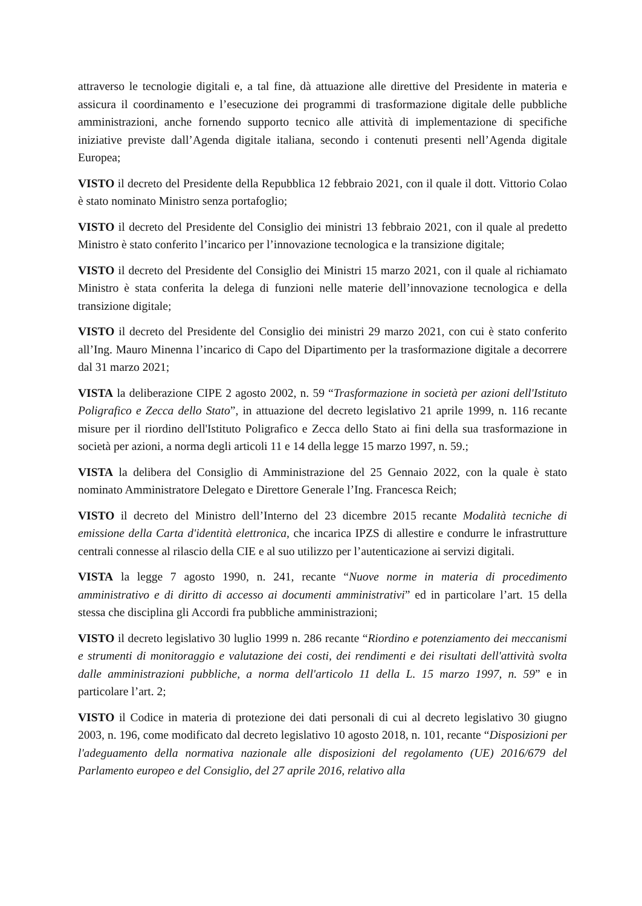attraverso le tecnologie digitali e, a tal fine, dà attuazione alle direttive del Presidente in materia e assicura il coordinamento e l’esecuzione dei programmi di trasformazione digitale delle pubbliche amministrazioni, anche fornendo supporto tecnico alle attività di implementazione di specifiche iniziative previste dall’Agenda digitale italiana, secondo i contenuti presenti nell’Agenda digitale Europea;
VISTO il decreto del Presidente della Repubblica 12 febbraio 2021, con il quale il dott. Vittorio Colao è stato nominato Ministro senza portafoglio;
VISTO il decreto del Presidente del Consiglio dei ministri 13 febbraio 2021, con il quale al predetto Ministro è stato conferito l’incarico per l’innovazione tecnologica e la transizione digitale;
VISTO il decreto del Presidente del Consiglio dei Ministri 15 marzo 2021, con il quale al richiamato Ministro è stata conferita la delega di funzioni nelle materie dell’innovazione tecnologica e della transizione digitale;
VISTO il decreto del Presidente del Consiglio dei ministri 29 marzo 2021, con cui è stato conferito all’Ing. Mauro Minenna l’incarico di Capo del Dipartimento per la trasformazione digitale a decorrere dal 31 marzo 2021;
VISTA la deliberazione CIPE 2 agosto 2002, n. 59 “Trasformazione in società per azioni dell'Istituto Poligrafico e Zecca dello Stato”, in attuazione del decreto legislativo 21 aprile 1999, n. 116 recante misure per il riordino dell'Istituto Poligrafico e Zecca dello Stato ai fini della sua trasformazione in società per azioni, a norma degli articoli 11 e 14 della legge 15 marzo 1997, n. 59.;
VISTA la delibera del Consiglio di Amministrazione del 25 Gennaio 2022, con la quale è stato nominato Amministratore Delegato e Direttore Generale l’Ing. Francesca Reich;
VISTO il decreto del Ministro dell’Interno del 23 dicembre 2015 recante Modalità tecniche di emissione della Carta d'identità elettronica, che incarica IPZS di allestire e condurre le infrastrutture centrali connesse al rilascio della CIE e al suo utilizzo per l’autenticazione ai servizi digitali.
VISTA la legge 7 agosto 1990, n. 241, recante “Nuove norme in materia di procedimento amministrativo e di diritto di accesso ai documenti amministrativi” ed in particolare l’art. 15 della stessa che disciplina gli Accordi fra pubbliche amministrazioni;
VISTO il decreto legislativo 30 luglio 1999 n. 286 recante “Riordino e potenziamento dei meccanismi e strumenti di monitoraggio e valutazione dei costi, dei rendimenti e dei risultati dell'attività svolta dalle amministrazioni pubbliche, a norma dell'articolo 11 della L. 15 marzo 1997, n. 59” e in particolare l’art. 2;
VISTO il Codice in materia di protezione dei dati personali di cui al decreto legislativo 30 giugno 2003, n. 196, come modificato dal decreto legislativo 10 agosto 2018, n. 101, recante “Disposizioni per l'adeguamento della normativa nazionale alle disposizioni del regolamento (UE) 2016/679 del Parlamento europeo e del Consiglio, del 27 aprile 2016, relativo alla